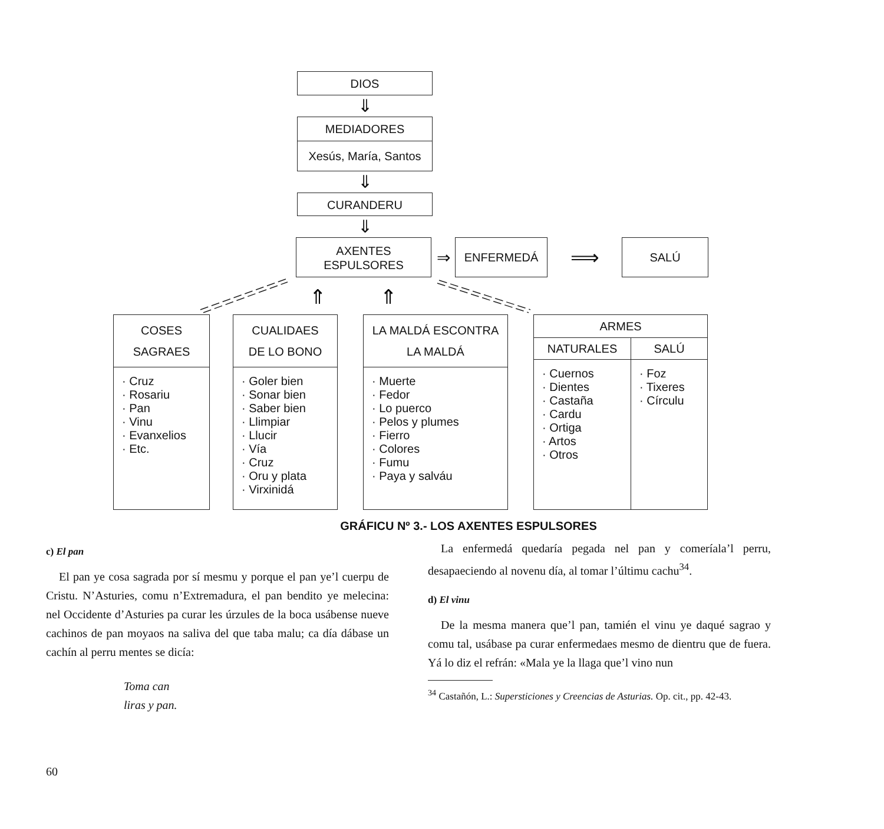DIOS
⇓
MEDIADORES
Xesús, María, Santos
⇓
CURANDERU
⇓
AXENTES
ESPULSORES
⇒
ENFERMEDÁ
⟹
SALÚ
⇑
⇑
COSES
SAGRAES
· Cruz
· Rosariu
· Pan
· Vinu
· Evanxelios
· Etc.
CUALIDAES
DE LO BONO
· Goler bien
· Sonar bien
· Saber bien
· Llimpiar
· Llucir
· Vía
· Cruz
· Oru y plata
· Virxinidá
LA MALDÁ ESCONTRA
LA MALDÁ
· Muerte
· Fedor
· Lo puerco
· Pelos y plumes
· Fierro
· Colores
· Fumu
· Paya y salváu
ARMES
NATURALES
· Cuernos
· Dientes
· Castaña
· Cardu
· Ortiga
· Artos
· Otros
SALÚ
· Foz
· Tixeres
· Círculu
GRÁFICU Nº 3.- LOS AXENTES ESPULSORES
c) El pan
El pan ye cosa sagrada por sí mesmu y porque el pan ye’l cuerpu de Cristu. N’Asturies, comu n’Extremadura, el pan bendito ye melecina: nel Occidente d’Asturies pa curar les úrzules de la boca usábense nueve cachinos de pan moyaos na saliva del que taba malu; ca día dábase un cachín al perru mentes se dicía:
Toma can
liras y pan.
La enfermedá quedaría pegada nel pan y comeríala’l perru, desapaeciendo al novenu día, al tomar l’últimu cachu<sup>34</sup>.
d) El vinu
De la mesma manera que’l pan, tamién el vinu ye daqué sagrao y comu tal, usábase pa curar enfermedaes mesmo de dientru que de fuera. Yá lo diz el refrán: «Mala ye la llaga que’l vino nun
<sup>34</sup> Castañón, L.: Supersticiones y Creencias de Asturias. Op. cit., pp. 42-43.
60